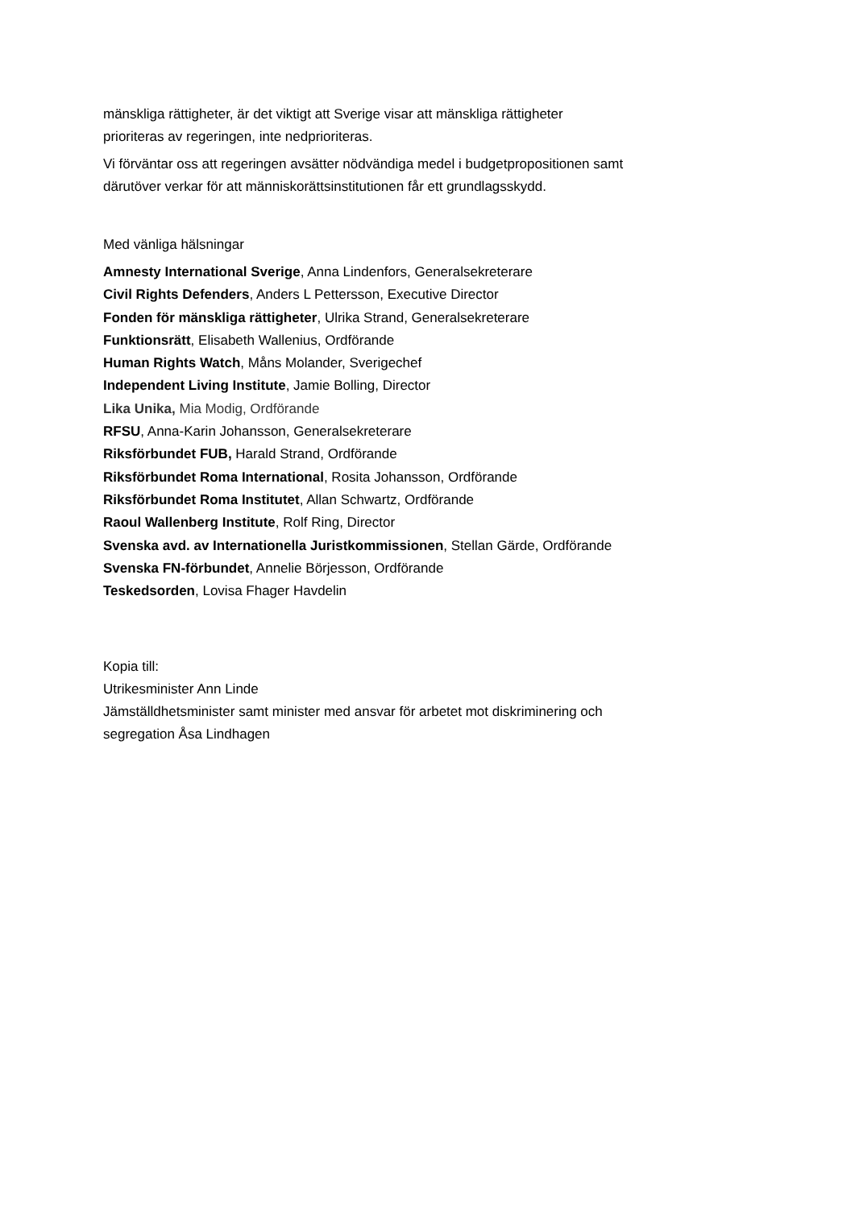mänskliga rättigheter, är det viktigt att Sverige visar att mänskliga rättigheter
prioriteras av regeringen, inte nedprioriteras.
Vi förväntar oss att regeringen avsätter nödvändiga medel i budgetpropositionen samt
därutöver verkar för att människorättsinstitutionen får ett grundlagsskydd.
Med vänliga hälsningar
Amnesty International Sverige, Anna Lindenfors, Generalsekreterare
Civil Rights Defenders, Anders L Pettersson, Executive Director
Fonden för mänskliga rättigheter, Ulrika Strand, Generalsekreterare
Funktionsrätt, Elisabeth Wallenius, Ordförande
Human Rights Watch, Måns Molander, Sverigechef
Independent Living Institute, Jamie Bolling, Director
Lika Unika, Mia Modig, Ordförande
RFSU, Anna-Karin Johansson, Generalsekreterare
Riksförbundet FUB, Harald Strand, Ordförande
Riksförbundet Roma International, Rosita Johansson, Ordförande
Riksförbundet Roma Institutet, Allan Schwartz, Ordförande
Raoul Wallenberg Institute, Rolf Ring, Director
Svenska avd. av Internationella Juristkommissionen, Stellan Gärde, Ordförande
Svenska FN-förbundet, Annelie Börjesson, Ordförande
Teskedsorden, Lovisa Fhager Havdelin
Kopia till:
Utrikesminister Ann Linde
Jämställdhetsminister samt minister med ansvar för arbetet mot diskriminering och
segregation Åsa Lindhagen